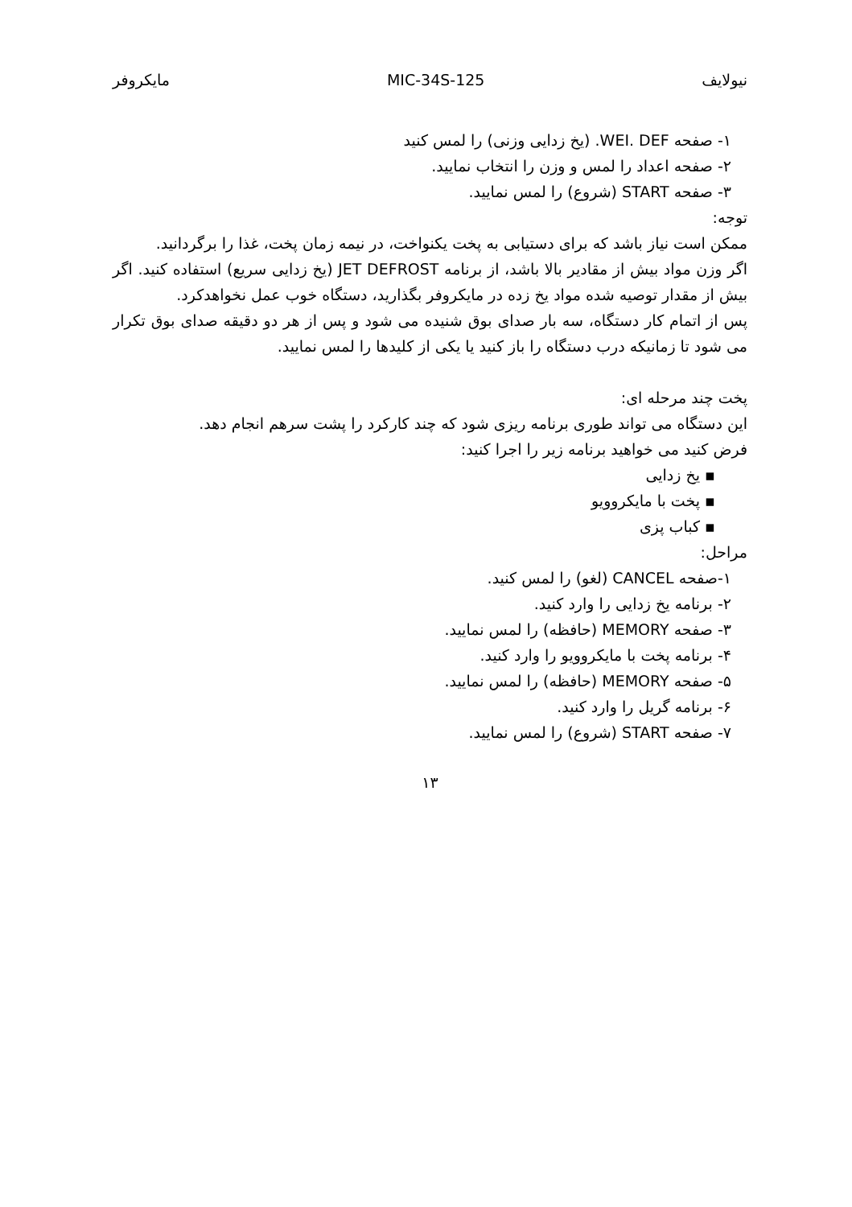نیولایف MIC-34S-125 مایکروفر
۱- صفحه WEI. DEF. (یخ زدایی وزنی) را لمس کنید
۲- صفحه اعداد را لمس و وزن را انتخاب نمایید.
۳- صفحه START (شروع) را لمس نمایید.
توجه:
ممکن است نیاز باشد که برای دستیابی به پخت یکنواخت، در نیمه زمان پخت، غذا را برگردانید.
اگر وزن مواد بیش از مقادیر بالا باشد، از برنامه JET DEFROST (یخ زدایی سریع) استفاده کنید. اگر بیش از مقدار توصیه شده مواد یخ زده در مایکروفر بگذارید، دستگاه خوب عمل نخواهدکرد.
پس از اتمام کار دستگاه، سه بار صدای بوق شنیده می شود و پس از هر دو دقیقه صدای بوق تکرار می شود تا زمانیکه درب دستگاه را باز کنید یا یکی از کلیدها را لمس نمایید.
پخت چند مرحله ای:
این دستگاه می تواند طوری برنامه ریزی شود که چند کارکرد را پشت سرهم انجام دهد.
فرض کنید می خواهید برنامه زیر را اجرا کنید:
▪ یخ زدایی
▪ پخت با مایکروویو
▪ کباب پزی
مراحل:
۱-صفحه CANCEL (لغو) را لمس کنید.
۲- برنامه یخ زدایی را وارد کنید.
۳- صفحه MEMORY (حافظه) را لمس نمایید.
۴- برنامه پخت با مایکروویو را وارد کنید.
۵- صفحه MEMORY (حافظه) را لمس نمایید.
۶- برنامه گریل را وارد کنید.
۷- صفحه START (شروع) را لمس نمایید.
۱۳